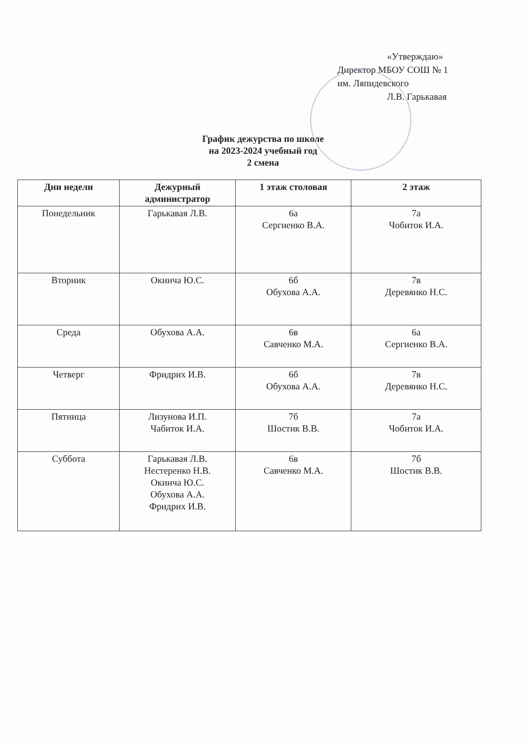«Утверждаю»
Директор МБОУ СОШ № 1
им. Ляпидевского
Л.В. Гарькавая
График дежурства по школе
на 2023-2024 учебный год
2 смена
| Дни недели | Дежурный администратор | 1 этаж столовая | 2 этаж |
| --- | --- | --- | --- |
| Понедельник | Гарькавая Л.В. | 6а Сергиенко В.А. | 7а Чобиток И.А. |
| Вторник | Окинча Ю.С. | 6б Обухова А.А. | 7в Деревянко Н.С. |
| Среда | Обухова А.А. | 6в Савченко М.А. | 6а Сергиенко В.А. |
| Четверг | Фридрих И.В. | 6б Обухова А.А. | 7в Деревянко Н.С. |
| Пятница | Лизунова И.П. Чабиток И.А. | 7б Шостик В.В. | 7а Чобиток И.А. |
| Суббота | Гарькавая Л.В. Нестеренко Н.В. Окинча Ю.С. Обухова А.А. Фридрих И.В. | 6в Савченко М.А. | 7б Шостик В.В. |